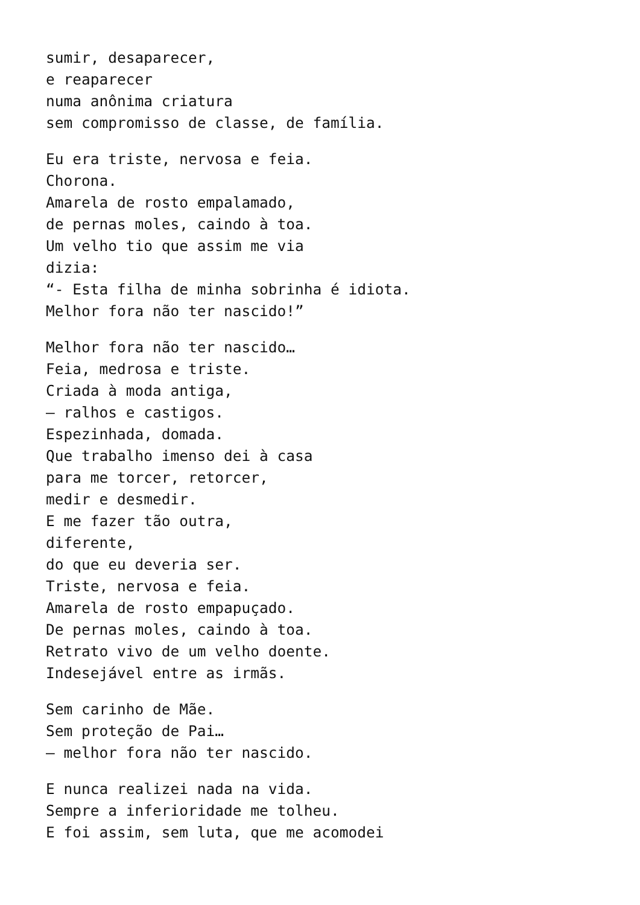sumir, desaparecer,
e reaparecer
numa anônima criatura
sem compromisso de classe, de família.
Eu era triste, nervosa e feia.
Chorona.
Amarela de rosto empalamado,
de pernas moles, caindo à toa.
Um velho tio que assim me via
dizia:
“- Esta filha de minha sobrinha é idiota.
Melhor fora não ter nascido!”
Melhor fora não ter nascido…
Feia, medrosa e triste.
Criada à moda antiga,
— ralhos e castigos.
Espezinhada, domada.
Que trabalho imenso dei à casa
para me torcer, retorcer,
medir e desmedir.
E me fazer tão outra,
diferente,
do que eu deveria ser.
Triste, nervosa e feia.
Amarela de rosto empapuçado.
De pernas moles, caindo à toa.
Retrato vivo de um velho doente.
Indesejável entre as irmãs.
Sem carinho de Mãe.
Sem proteção de Pai…
— melhor fora não ter nascido.
E nunca realizei nada na vida.
Sempre a inferioridade me tolheu.
E foi assim, sem luta, que me acomodei